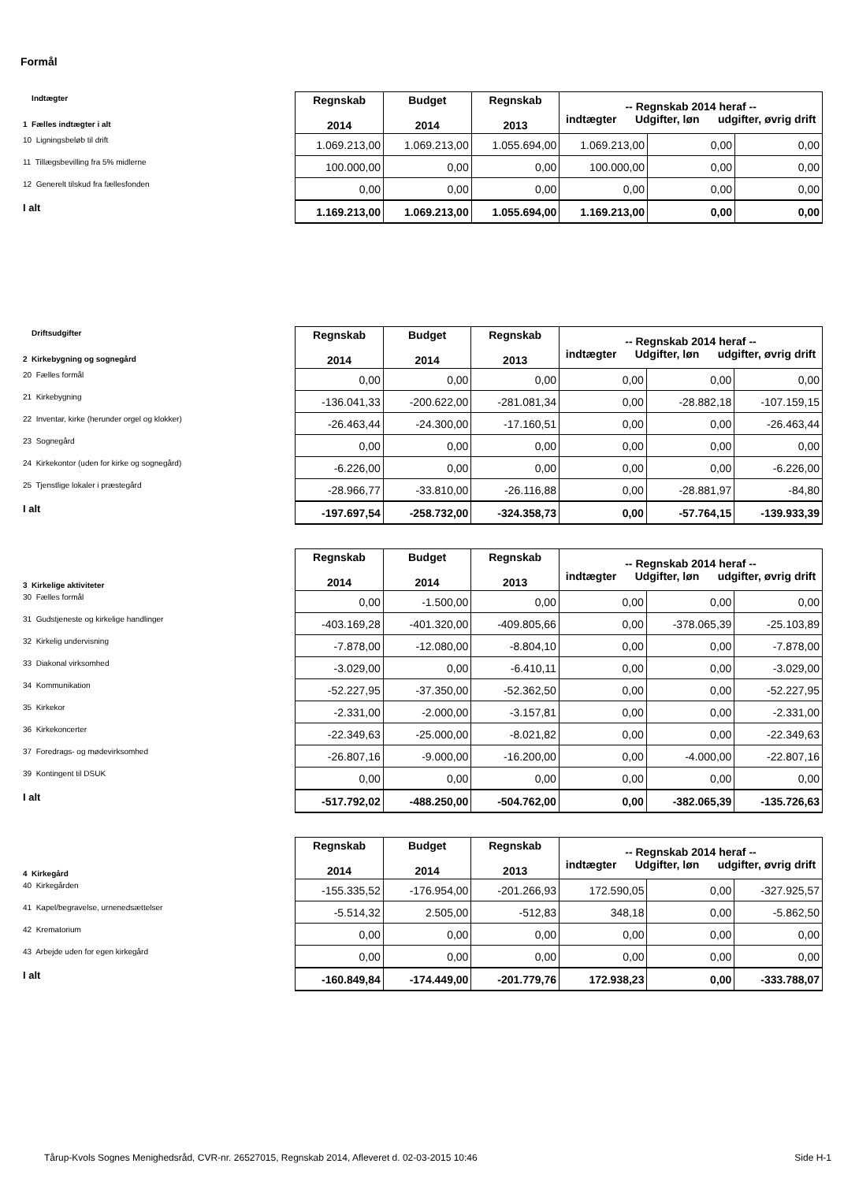Formål
| Indtægter 1 Fælles indtægter i alt | Regnskab 2014 | Budget 2014 | Regnskab 2013 | -- Regnskab 2014 heraf -- indtægter Udgifter, løn udgifter, øvrig drift | | |
| 10 Ligningsbeløb til drift | 1.069.213,00 | 1.069.213,00 | 1.055.694,00 | 1.069.213,00 | 0,00 | 0,00 |
| 11 Tillægsbevilling fra 5% midlerne | 100.000,00 | 0,00 | 0,00 | 100.000,00 | 0,00 | 0,00 |
| 12 Generelt tilskud fra fællesfonden | 0,00 | 0,00 | 0,00 | 0,00 | 0,00 | 0,00 |
| I alt | 1.169.213,00 | 1.069.213,00 | 1.055.694,00 | 1.169.213,00 | 0,00 | 0,00 |
| Driftsudgifter 2 Kirkebygning og sognegård | Regnskab 2014 | Budget 2014 | Regnskab 2013 | -- Regnskab 2014 heraf -- indtægter Udgifter, løn udgifter, øvrig drift | | |
| 20 Fælles formål | 0,00 | 0,00 | 0,00 | 0,00 | 0,00 | 0,00 |
| 21 Kirkebygning | -136.041,33 | -200.622,00 | -281.081,34 | 0,00 | -28.882,18 | -107.159,15 |
| 22 Inventar, kirke (herunder orgel og klokker) | -26.463,44 | -24.300,00 | -17.160,51 | 0,00 | 0,00 | -26.463,44 |
| 23 Sognegård | 0,00 | 0,00 | 0,00 | 0,00 | 0,00 | 0,00 |
| 24 Kirkekontor (uden for kirke og sognegård) | -6.226,00 | 0,00 | 0,00 | 0,00 | 0,00 | -6.226,00 |
| 25 Tjenstlige lokaler i præstegård | -28.966,77 | -33.810,00 | -26.116,88 | 0,00 | -28.881,97 | -84,80 |
| I alt | -197.697,54 | -258.732,00 | -324.358,73 | 0,00 | -57.764,15 | -139.933,39 |
| 3 Kirkelige aktiviteter | Regnskab 2014 | Budget 2014 | Regnskab 2013 | -- Regnskab 2014 heraf -- indtægter Udgifter, løn udgifter, øvrig drift | | |
| 30 Fælles formål | 0,00 | -1.500,00 | 0,00 | 0,00 | 0,00 | 0,00 |
| 31 Gudstjeneste og kirkelige handlinger | -403.169,28 | -401.320,00 | -409.805,66 | 0,00 | -378.065,39 | -25.103,89 |
| 32 Kirkelig undervisning | -7.878,00 | -12.080,00 | -8.804,10 | 0,00 | 0,00 | -7.878,00 |
| 33 Diakonal virksomhed | -3.029,00 | 0,00 | -6.410,11 | 0,00 | 0,00 | -3.029,00 |
| 34 Kommunikation | -52.227,95 | -37.350,00 | -52.362,50 | 0,00 | 0,00 | -52.227,95 |
| 35 Kirkekor | -2.331,00 | -2.000,00 | -3.157,81 | 0,00 | 0,00 | -2.331,00 |
| 36 Kirkekoncerter | -22.349,63 | -25.000,00 | -8.021,82 | 0,00 | 0,00 | -22.349,63 |
| 37 Foredrags- og mødevirksomhed | -26.807,16 | -9.000,00 | -16.200,00 | 0,00 | -4.000,00 | -22.807,16 |
| 39 Kontingent til DSUK | 0,00 | 0,00 | 0,00 | 0,00 | 0,00 | 0,00 |
| I alt | -517.792,02 | -488.250,00 | -504.762,00 | 0,00 | -382.065,39 | -135.726,63 |
| 4 Kirkegård | Regnskab 2014 | Budget 2014 | Regnskab 2013 | -- Regnskab 2014 heraf -- indtægter Udgifter, løn udgifter, øvrig drift | | |
| 40 Kirkegården | -155.335,52 | -176.954,00 | -201.266,93 | 172.590,05 | 0,00 | -327.925,57 |
| 41 Kapel/begravelse, urnenedsættelser | -5.514,32 | 2.505,00 | -512,83 | 348,18 | 0,00 | -5.862,50 |
| 42 Krematorium | 0,00 | 0,00 | 0,00 | 0,00 | 0,00 | 0,00 |
| 43 Arbejde uden for egen kirkegård | 0,00 | 0,00 | 0,00 | 0,00 | 0,00 | 0,00 |
| I alt | -160.849,84 | -174.449,00 | -201.779,76 | 172.938,23 | 0,00 | -333.788,07 |
Tårup-Kvols Sognes Menighedsråd, CVR-nr. 26527015, Regnskab 2014, Afleveret d. 02-03-2015 10:46 Side H-1